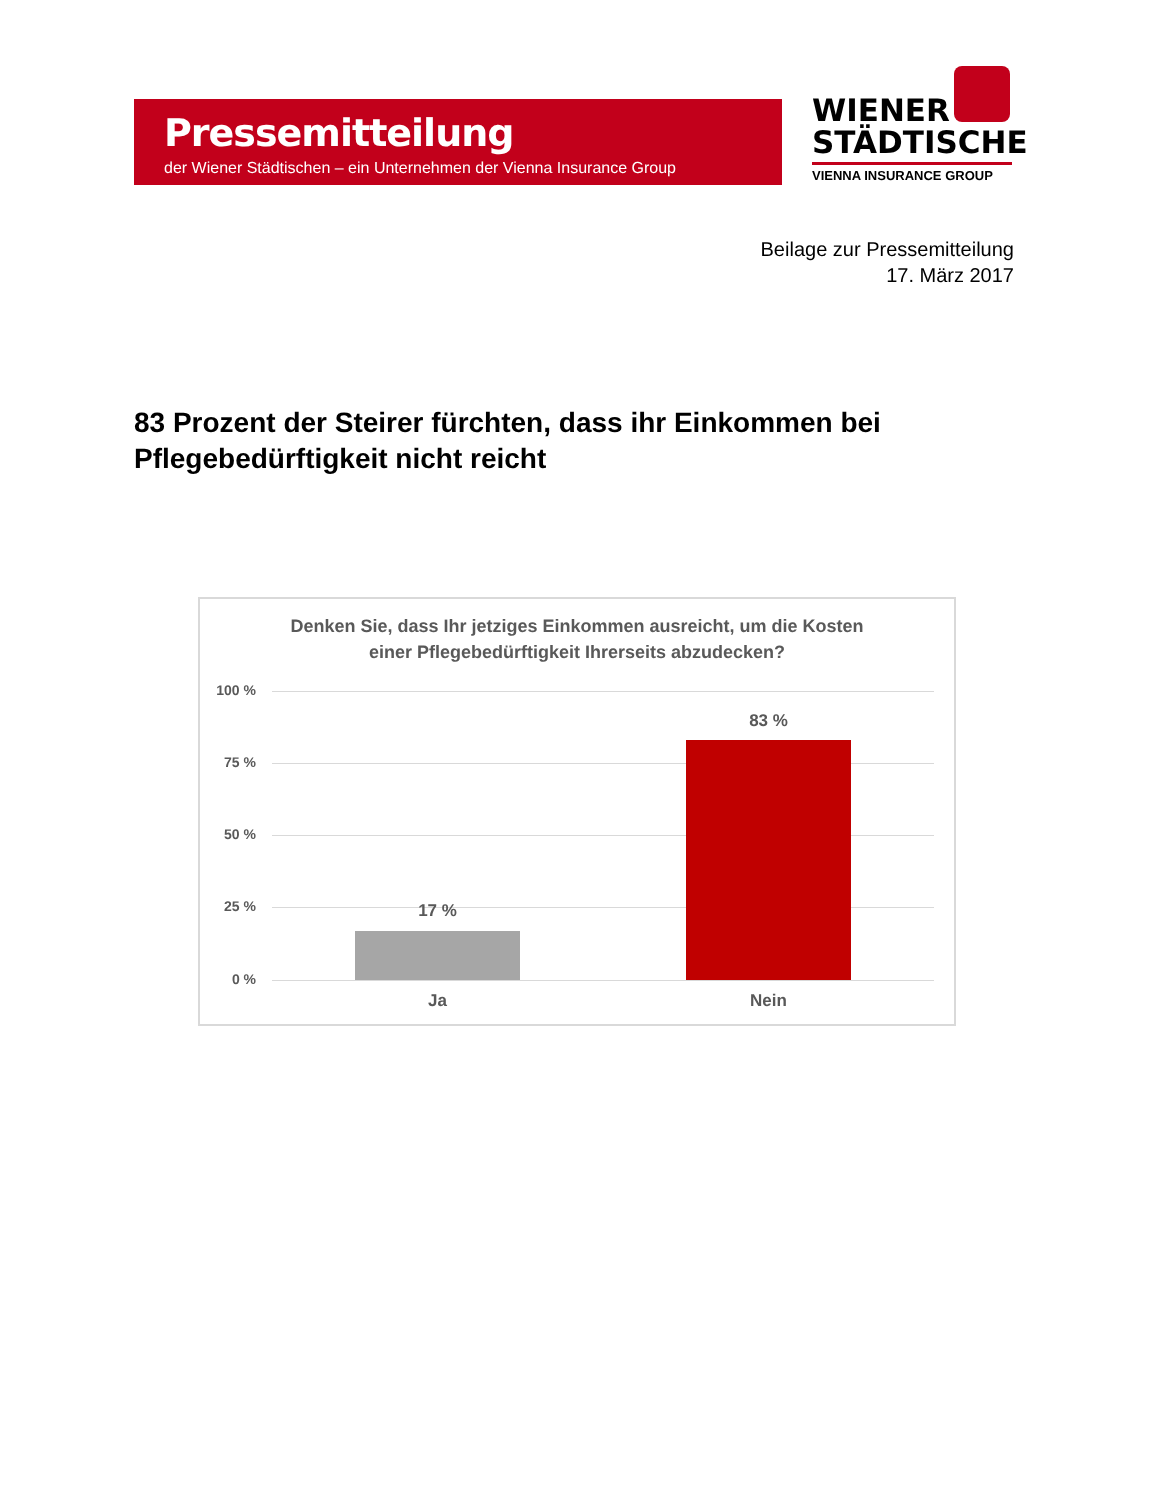Pressemitteilung
der Wiener Städtischen – ein Unternehmen der Vienna Insurance Group
WIENER
STÄDTISCHE
VIENNA INSURANCE GROUP
Beilage zur Pressemitteilung
17. März 2017
83 Prozent der Steirer fürchten, dass ihr Einkommen bei Pflegebedürftigkeit nicht reicht
Denken Sie, dass Ihr jetziges Einkommen ausreicht, um die Kosten
einer Pflegebedürftigkeit Ihrerseits abzudecken?
100 %
75 %
50 %
25 %
0 %
17 %
83 %
Ja Nein